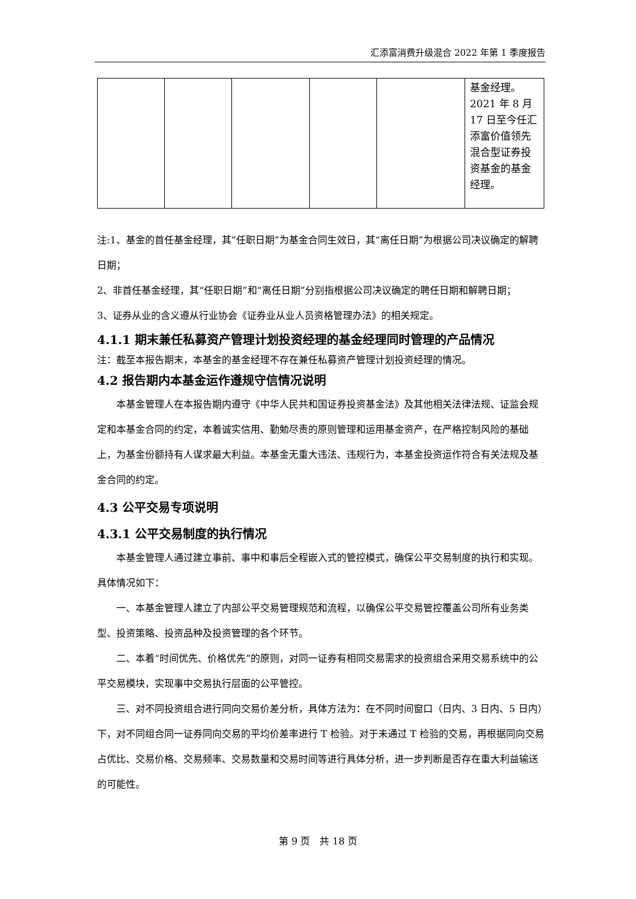汇添富消费升级混合 2022 年第 1 季度报告
| | | | | | 基金经理。2021 年 8 月 17 日至今任汇添富价值领先混合型证券投资基金的基金经理。 |
注:1、基金的首任基金经理，其“任职日期”为基金合同生效日，其“离任日期”为根据公司决议确定的解聘日期；
2、非首任基金经理，其“任职日期”和“离任日期”分别指根据公司决议确定的聘任日期和解聘日期；
3、证券从业的含义遵从行业协会《证券业从业人员资格管理办法》的相关规定。
4.1.1 期末兼任私募资产管理计划投资经理的基金经理同时管理的产品情况
注：截至本报告期末，本基金的基金经理不存在兼任私募资产管理计划投资经理的情况。
4.2 报告期内本基金运作遵规守信情况说明
本基金管理人在本报告期内遵守《中华人民共和国证券投资基金法》及其他相关法律法规、证监会规定和本基金合同的约定，本着诚实信用、勤勉尽责的原则管理和运用基金资产，在严格控制风险的基础上，为基金份额持有人谋求最大利益。本基金无重大违法、违规行为，本基金投资运作符合有关法规及基金合同的约定。
4.3 公平交易专项说明
4.3.1 公平交易制度的执行情况
本基金管理人通过建立事前、事中和事后全程嵌入式的管控模式，确保公平交易制度的执行和实现。具体情况如下：
一、本基金管理人建立了内部公平交易管理规范和流程，以确保公平交易管控覆盖公司所有业务类型、投资策略、投资品种及投资管理的各个环节。
二、本着“时间优先、价格优先”的原则，对同一证券有相同交易需求的投资组合采用交易系统中的公平交易模块，实现事中交易执行层面的公平管控。
三、对不同投资组合进行同向交易价差分析，具体方法为：在不同时间窗口（日内、3 日内、5 日内）下，对不同组合同一证券同向交易的平均价差率进行 T 检验。对于未通过 T 检验的交易，再根据同向交易占优比、交易价格、交易频率、交易数量和交易时间等进行具体分析，进一步判断是否存在重大利益输送的可能性。
第 9 页　共 18 页